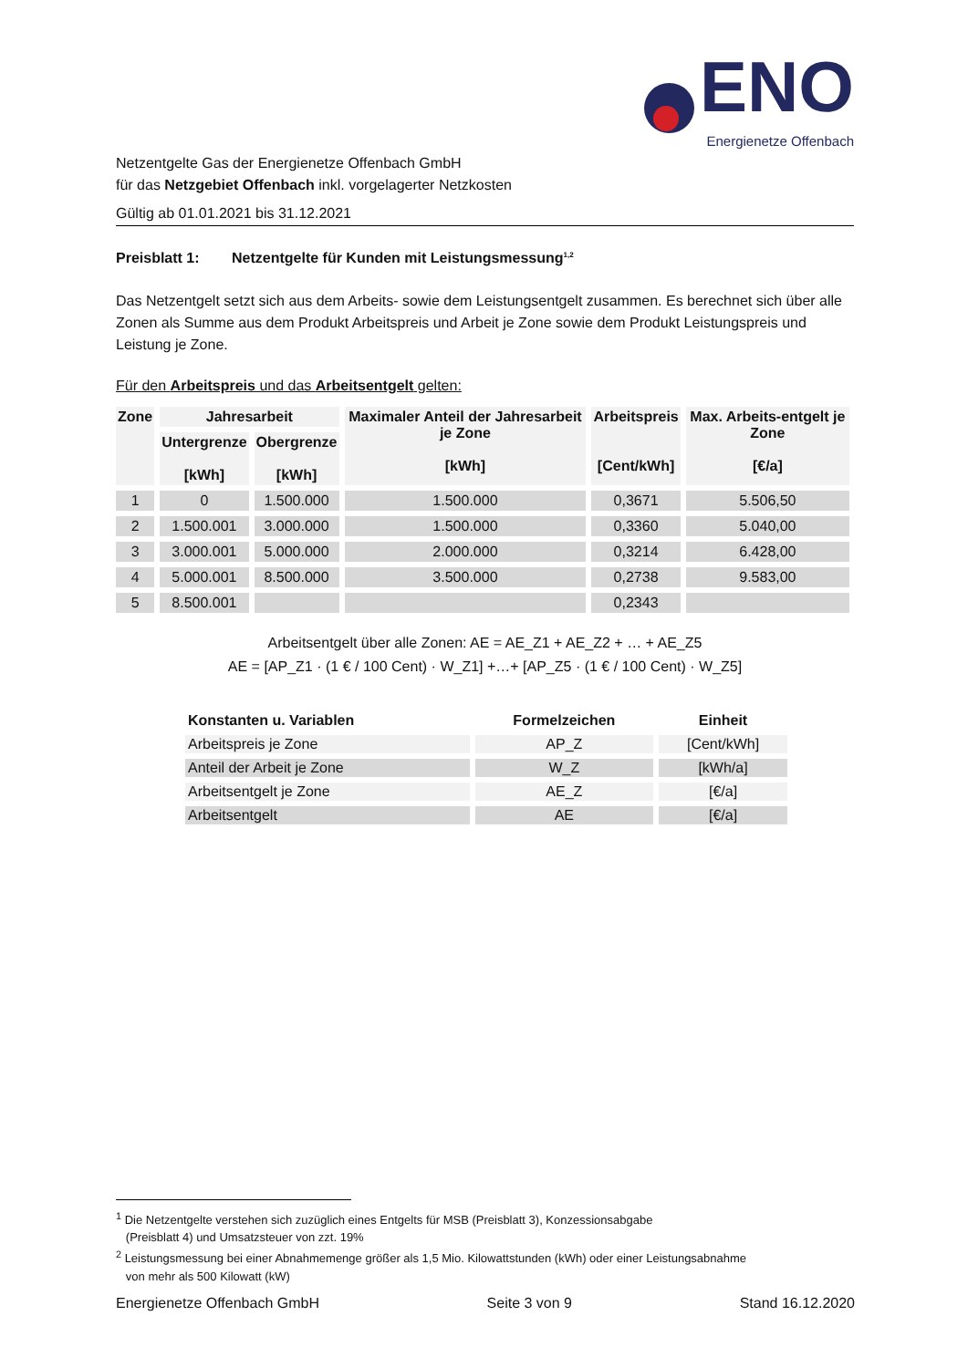ENO
Energienetze Offenbach
Netzentgelte Gas der Energienetze Offenbach GmbH
für das Netzgebiet Offenbach inkl. vorgelagerter Netzkosten
Gültig ab 01.01.2021 bis 31.12.2021
Preisblatt 1: Netzentgelte für Kunden mit Leistungsmessung<sup>1,2</sup>
Das Netzentgelt setzt sich aus dem Arbeits- sowie dem Leistungsentgelt zusammen. Es berechnet sich über alle Zonen als Summe aus dem Produkt Arbeitspreis und Arbeit je Zone sowie dem Produkt Leistungspreis und Leistung je Zone.
Für den Arbeitspreis und das Arbeitsentgelt gelten:
| Zone | Jahresarbeit | | Maximaler Anteil der Jahresarbeit je Zone [kWh] | Arbeitspreis [Cent/kWh] | Max. Arbeits-entgelt je Zone [€/a] |
| --- | --- | --- | --- | --- | --- |
| | Untergrenze [kWh] | Obergrenze [kWh] | | | |
| 1 | 0 | 1.500.000 | 1.500.000 | 0,3671 | 5.506,50 |
| 2 | 1.500.001 | 3.000.000 | 1.500.000 | 0,3360 | 5.040,00 |
| 3 | 3.000.001 | 5.000.000 | 2.000.000 | 0,3214 | 6.428,00 |
| 4 | 5.000.001 | 8.500.000 | 3.500.000 | 0,2738 | 9.583,00 |
| 5 | 8.500.001 | | | 0,2343 | |
Arbeitsentgelt über alle Zonen: AE = AE_Z1 + AE_Z2 + … + AE_Z5
AE = [AP_Z1 · (1 € / 100 Cent) · W_Z1] +…+ [AP_Z5 · (1 € / 100 Cent) · W_Z5]
| Konstanten u. Variablen | Formelzeichen | Einheit |
| --- | --- | --- |
| Arbeitspreis je Zone | AP_Z | [Cent/kWh] |
| Anteil der Arbeit je Zone | W_Z | [kWh/a] |
| Arbeitsentgelt je Zone | AE_Z | [€/a] |
| Arbeitsentgelt | AE | [€/a] |
<sup>1</sup> Die Netzentgelte verstehen sich zuzüglich eines Entgelts für MSB (Preisblatt 3), Konzessionsabgabe
(Preisblatt 4) und Umsatzsteuer von zzt. 19%
<sup>2</sup> Leistungsmessung bei einer Abnahmemenge größer als 1,5 Mio. Kilowattstunden (kWh) oder einer Leistungsabnahme
von mehr als 500 Kilowatt (kW)
Energienetze Offenbach GmbH Seite 3 von 9 Stand 16.12.2020